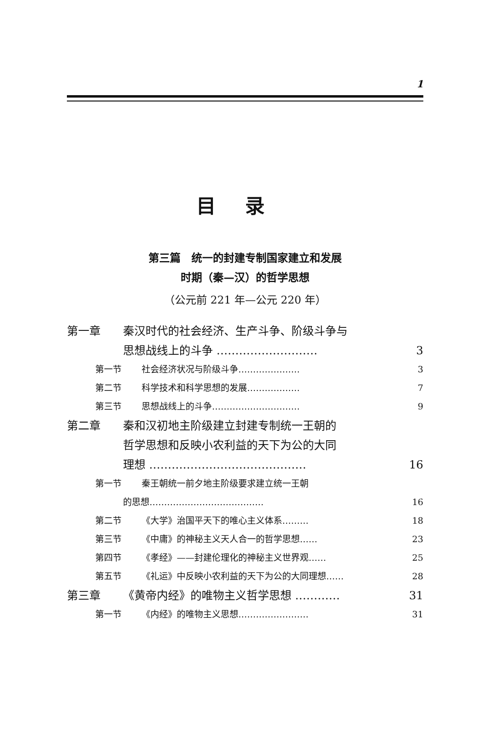1
目录
第三篇　统一的封建专制国家建立和发展
时期（秦—汉）的哲学思想
（公元前 221 年—公元 220 年）
第一章 秦汉时代的社会经济、生产斗争、阶级斗争与
思想战线上的斗争 ……………………… 3
第一节 社会经济状况与阶级斗争………………… 3
第二节 科学技术和科学思想的发展……………… 7
第三节 思想战线上的斗争………………………… 9
第二章 秦和汉初地主阶级建立封建专制统一王朝的
哲学思想和反映小农利益的天下为公的大同
理想 …………………………………… 16
第一节 秦王朝统一前夕地主阶级要求建立统一王朝
的思想………………………………… 16
第二节 《大学》治国平天下的唯心主义体系……… 18
第三节 《中庸》的神秘主义天人合一的哲学思想…… 23
第四节 《孝经》——封建伦理化的神秘主义世界观…… 25
第五节 《礼运》中反映小农利益的天下为公的大同理想…… 28
第三章 《黄帝内经》的唯物主义哲学思想 ………… 31
第一节 《内经》的唯物主义思想…………………… 31